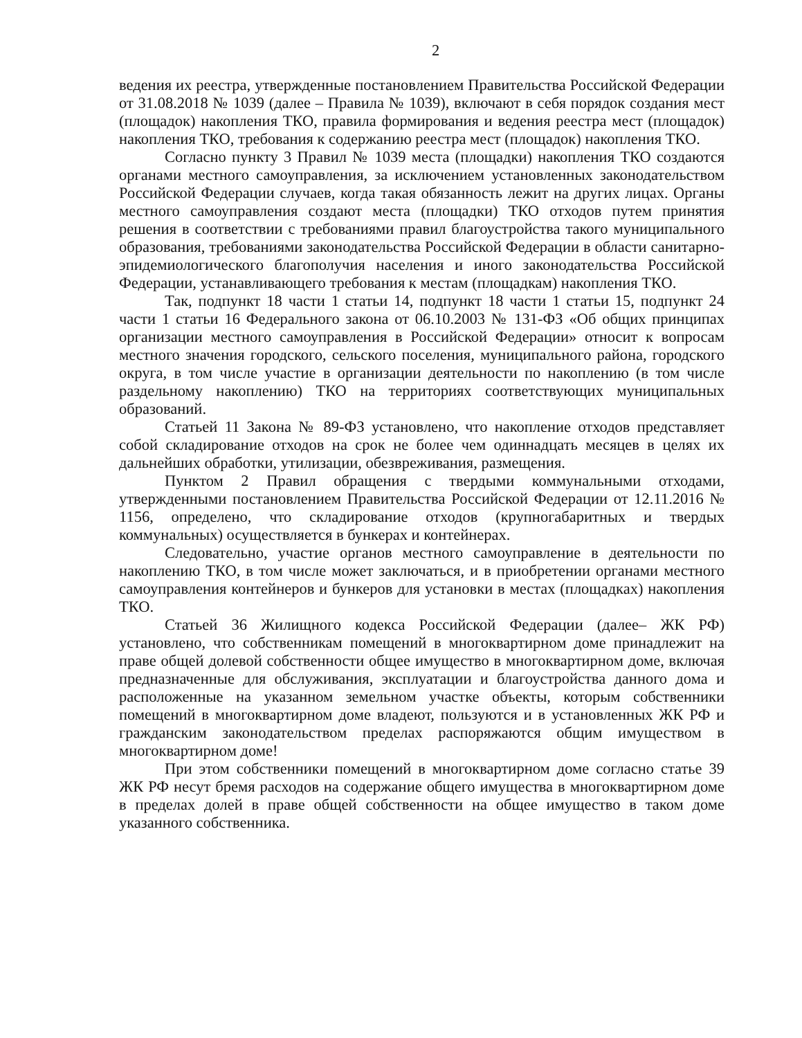2
ведения их реестра, утвержденные постановлением Правительства Российской Федерации от 31.08.2018 № 1039 (далее – Правила № 1039), включают в себя порядок создания мест (площадок) накопления ТКО, правила формирования и ведения реестра мест (площадок) накопления ТКО, требования к содержанию реестра мест (площадок) накопления ТКО.
Согласно пункту 3 Правил № 1039 места (площадки) накопления ТКО создаются органами местного самоуправления, за исключением установленных законодательством Российской Федерации случаев, когда такая обязанность лежит на других лицах. Органы местного самоуправления создают места (площадки) ТКО отходов путем принятия решения в соответствии с требованиями правил благоустройства такого муниципального образования, требованиями законодательства Российской Федерации в области санитарно-эпидемиологического благополучия населения и иного законодательства Российской Федерации, устанавливающего требования к местам (площадкам) накопления ТКО.
Так, подпункт 18 части 1 статьи 14, подпункт 18 части 1 статьи 15, подпункт 24 части 1 статьи 16 Федерального закона от 06.10.2003 № 131-ФЗ «Об общих принципах организации местного самоуправления в Российской Федерации» относит к вопросам местного значения городского, сельского поселения, муниципального района, городского округа, в том числе участие в организации деятельности по накоплению (в том числе раздельному накоплению) ТКО на территориях соответствующих муниципальных образований.
Статьей 11 Закона № 89-ФЗ установлено, что накопление отходов представляет собой складирование отходов на срок не более чем одиннадцать месяцев в целях их дальнейших обработки, утилизации, обезвреживания, размещения.
Пунктом 2 Правил обращения с твердыми коммунальными отходами, утвержденными постановлением Правительства Российской Федерации от 12.11.2016 № 1156, определено, что складирование отходов (крупногабаритных и твердых коммунальных) осуществляется в бункерах и контейнерах.
Следовательно, участие органов местного самоуправление в деятельности по накоплению ТКО, в том числе может заключаться, и в приобретении органами местного самоуправления контейнеров и бункеров для установки в местах (площадках) накопления ТКО.
Статьей 36 Жилищного кодекса Российской Федерации (далее– ЖК РФ) установлено, что собственникам помещений в многоквартирном доме принадлежит на праве общей долевой собственности общее имущество в многоквартирном доме, включая предназначенные для обслуживания, эксплуатации и благоустройства данного дома и расположенные на указанном земельном участке объекты, которым собственники помещений в многоквартирном доме владеют, пользуются и в установленных ЖК РФ и гражданским законодательством пределах распоряжаются общим имуществом в многоквартирном доме!
При этом собственники помещений в многоквартирном доме согласно статье 39 ЖК РФ несут бремя расходов на содержание общего имущества в многоквартирном доме в пределах долей в праве общей собственности на общее имущество в таком доме указанного собственника.